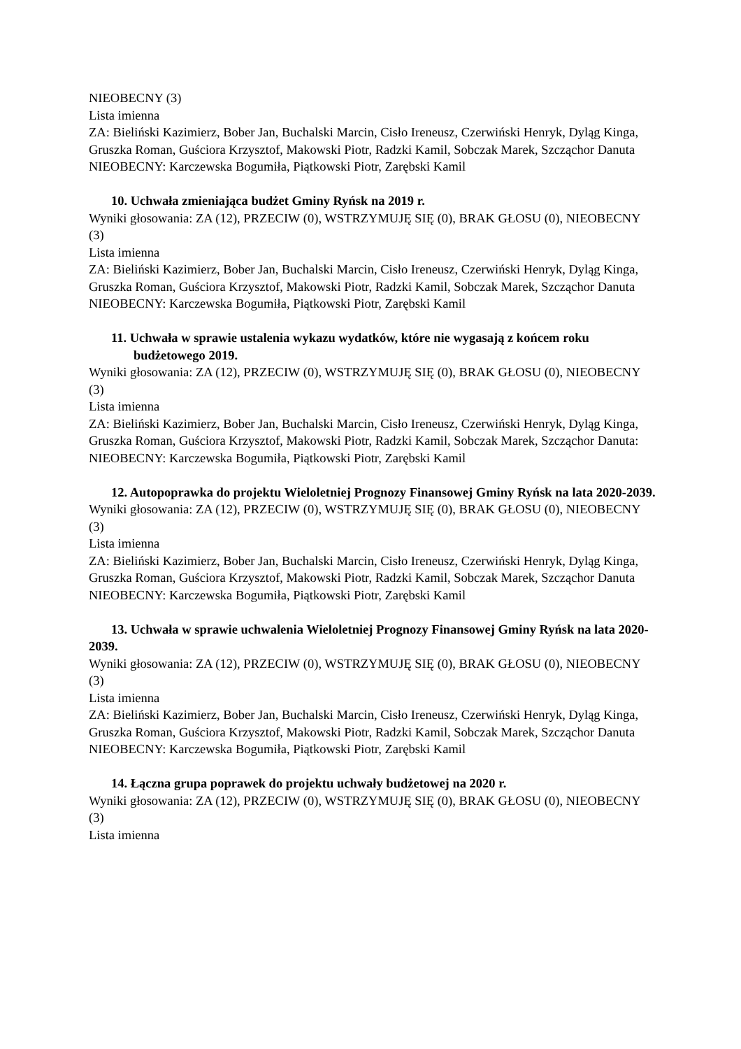NIEOBECNY (3)
Lista imienna
ZA: Bieliński Kazimierz, Bober Jan, Buchalski Marcin, Cisło Ireneusz, Czerwiński Henryk, Dyląg Kinga, Gruszka Roman, Guściora Krzysztof, Makowski Piotr, Radzki Kamil, Sobczak Marek, Szcząchor Danuta
NIEOBECNY: Karczewska Bogumiła, Piątkowski Piotr, Zarębski Kamil
10. Uchwała zmieniająca budżet Gminy Ryńsk na 2019 r.
Wyniki głosowania: ZA (12), PRZECIW (0), WSTRZYMUJĘ SIĘ (0), BRAK GŁOSU (0), NIEOBECNY (3)
Lista imienna
ZA: Bieliński Kazimierz, Bober Jan, Buchalski Marcin, Cisło Ireneusz, Czerwiński Henryk, Dyląg Kinga, Gruszka Roman, Guściora Krzysztof, Makowski Piotr, Radzki Kamil, Sobczak Marek, Szcząchor Danuta
NIEOBECNY: Karczewska Bogumiła, Piątkowski Piotr, Zarębski Kamil
11. Uchwała w sprawie ustalenia wykazu wydatków, które nie wygasają z końcem roku budżetowego 2019.
Wyniki głosowania: ZA (12), PRZECIW (0), WSTRZYMUJĘ SIĘ (0), BRAK GŁOSU (0), NIEOBECNY (3)
Lista imienna
ZA: Bieliński Kazimierz, Bober Jan, Buchalski Marcin, Cisło Ireneusz, Czerwiński Henryk, Dyląg Kinga, Gruszka Roman, Guściora Krzysztof, Makowski Piotr, Radzki Kamil, Sobczak Marek, Szcząchor Danuta:
NIEOBECNY: Karczewska Bogumiła, Piątkowski Piotr, Zarębski Kamil
12. Autopoprawka do projektu Wieloletniej Prognozy Finansowej Gminy Ryńsk na lata 2020-2039.
Wyniki głosowania: ZA (12), PRZECIW (0), WSTRZYMUJĘ SIĘ (0), BRAK GŁOSU (0), NIEOBECNY (3)
Lista imienna
ZA: Bieliński Kazimierz, Bober Jan, Buchalski Marcin, Cisło Ireneusz, Czerwiński Henryk, Dyląg Kinga, Gruszka Roman, Guściora Krzysztof, Makowski Piotr, Radzki Kamil, Sobczak Marek, Szcząchor Danuta
NIEOBECNY: Karczewska Bogumiła, Piątkowski Piotr, Zarębski Kamil
13. Uchwała w sprawie uchwalenia Wieloletniej Prognozy Finansowej Gminy Ryńsk na lata 2020-2039.
Wyniki głosowania: ZA (12), PRZECIW (0), WSTRZYMUJĘ SIĘ (0), BRAK GŁOSU (0), NIEOBECNY (3)
Lista imienna
ZA: Bieliński Kazimierz, Bober Jan, Buchalski Marcin, Cisło Ireneusz, Czerwiński Henryk, Dyląg Kinga, Gruszka Roman, Guściora Krzysztof, Makowski Piotr, Radzki Kamil, Sobczak Marek, Szcząchor Danuta
NIEOBECNY: Karczewska Bogumiła, Piątkowski Piotr, Zarębski Kamil
14. Łączna grupa poprawek do projektu uchwały budżetowej na 2020 r.
Wyniki głosowania: ZA (12), PRZECIW (0), WSTRZYMUJĘ SIĘ (0), BRAK GŁOSU (0), NIEOBECNY (3)
Lista imienna